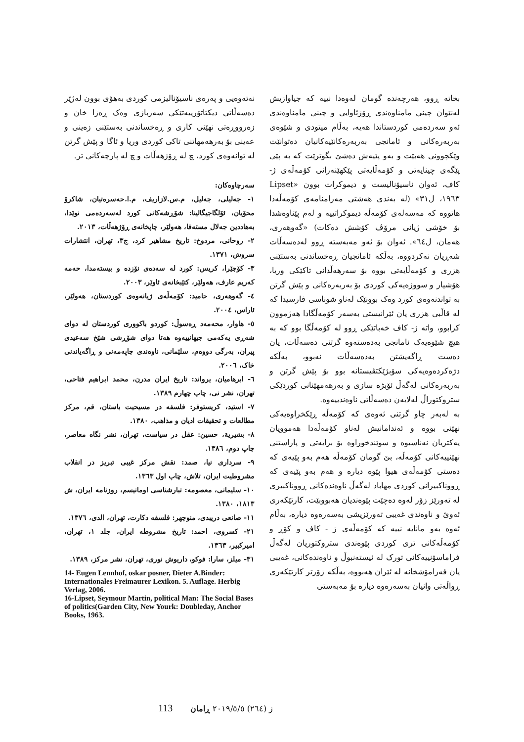بخاتە ڕوو، هەرچەندە گومان لەوەدا نییە کە جیاوازیش لەنێوان چینی مامناوەندی ڕۆژئاوایی و چینی مامناوەندی ئەو سەردەمی کوردستاندا هەیە، بەڵام میتودی و شێوەی بەربەرەکانی و ئامانجی بەربەرەکانێیەکانیان دەتوانێت وێکچوونی هەبێت و بەو پێیەش دەشێ بگوترێت کە بە پێی پێگەی چینایەتی و کۆمەڵایەتی پێکهێنەرانی کۆمەڵەی ژ- کاف، ئەوان ناسیۆنالیست و دیموکرات بوون «Lipset ١٩٦٣، ل٣١» (لە بەندی هەشتی مەرامنامەی کۆمەڵەدا هاتووە کە مەسەلەی کۆمەڵە دیموکراتییە و لەم پێناوەشدا بۆ خۆشی ژیانی مرۆڤ کۆشش دەکات) «گەوهەری، هەمان، ل٦٤». ئەوان بۆ ئەو مەبەستە ڕوو لەدەسەڵات شەڕیان نەکردووە، بەڵکە ئامانجیان ڕەخساندنی بەستێنی هزری و کۆمەڵایەتی بووە بۆ سەرهەڵدانی تاکێکی وریا، هۆشیار و سووژەیەکی کوردی بۆ بەربەرەکانی و پێش گرتن بە تواندنەوەی کورد وەک بوونێک لەناو شوناسی فارسیدا کە لە قاڵبی هزری پان ئێرانیستی بەسەر کۆمەڵگادا هەژموون کرابوو، واتە ژ- کاف خەباتێکی ڕوو لە کۆمەڵگا بوو کە بە هیچ شێوەیەک ئامانجی بەدەستەوە گرتنی دەسەڵات، یان دەست ڕاگەیشتن بەدەسەڵات نەبوو، بەڵکە دژەکردەوەیەکی سۆبژێکتڤیستانە بوو بۆ پێش گرتن و بەربەرەکانی لەگەڵ ئۆبژە سازی و بەرهەمهێنانی کوردێکی ستروکتوراڵ لەلایەن دەسەڵاتی ناوەندییەوە.
بە لەبەر چاو گرتنی ئەوەی کە کۆمەڵە ڕێکخراوەیەکی نهێنی بووە و ئەندامانیش لەناو کۆمەڵەدا هەموویان یەکتریان نەناسیوە و سوێندخوراوە بۆ برایەتی و پاراستنی نهێنییەکانی کۆمەڵە، بێ گومان کۆمەڵە هەم بەو پێیەی کە دەستی کۆمەڵەی هیوا پێوە دیارە و هەم بەو پێیەی کە ڕووناکبیرانی کوردی مهاباد لەگەڵ ناوەندەکانی ڕووناکبیری لە تەورێز زۆر لەوە دەچێت پێوەندیان هەبووبێت، کارتێکەری ئەوێ و ناوەندی غەیبی تەورێزیشی بەسەرەوە دیارە، بەڵام ئەوە بەو مانایە نییە کە کۆمەڵەی ژ - کاف و کۆڕ و کۆمەڵەکانی تری کوردی پێوەندی ستروکتوریان لەگەڵ فراماسۆنییەکانی تورک لە ئیستەنبوڵ و ناوەندەکانی، غەیبی یان فەرامۆشخانە لە ئێران هەبووە، بەڵکە زۆرتر کارتێکەری ڕواڵەتی وانیان بەسەرەوە دیارە بۆ مەبەستی
نەتەوەیی و پەرەی ناسیۆنالیزمی کوردی بەهۆی بوون لەژێر دەسەڵاتی دیکتاتۆرییەتێکی سەربازی وەک ڕەزا خان و زەرووڕەتی نهێنی کاری و ڕەخساندنی بەستێنی زەینی و عەینی بۆ بەرهەمهاتنی تاکی کوردی وریا و ئاگا و پێش گرتن لە توانەوەی کورد، چ لە ڕۆژهەڵات و چ لە پارچەکانی تر.
سەرچاوەکان:
١- جەلیلی، جەلیل، م.س.لازاریف، م.ا.حەسرەتیان، شاکرۆ محۆیان، ئۆلگاجیگالینا: شۆڕشەکانی کورد لەسەردەمی نوێدا، بەهاددین جەلال مستەفا، هەولێر، چاپخانەی ڕۆژهەڵات، ٢٠١٣.
٢- روحانی، مردوخ: تاریخ مشاهیر کرد، ج٣، تهران، انتشارات سروش، ١٣٧١.
٣- کۆچێرا، کریس: کورد لە سەدەی نۆزدە و بیستەمدا، حەمە کەریم عارف، هەولێر، کتێبخانەی ئاوێر، ٢٠٠٣.
٤- گەوهەری، حامید: کۆمەڵەی ژیانەوەی کوردستان، هەولێر، ئاراس، ٢٠٠٤.
٥- هاوار، محەمەد ڕەسوڵ: کوردو باکووری کوردستان لە دوای شەڕی یەکەمی جیهانییەوە هەتا دوای شۆڕشی شێخ سەعیدی پیران، بەرگی دووەم، سلێمانی، ناوەندی چاپەمەنی و ڕاگەیاندنی خاک، ٢٠٠٦.
٦- ابرهامیان، یرواند: تاریخ ایران مدرن، محمد ابراهیم فتاحی، تهران، نشر نی، چاپ چهارم ١٣٨٩.
٧- استید، کریستوفر: فلسفه در مسیحیت باستان، قم، مرکز مطالعات و تحقیقات ادیان و مذاهب، ١٣٨٠.
٨- بشیریة، حسین: عقل در سیاست، تهران، نشر نگاه معاصر، چاپ دوم، ١٣٨٦.
٩- سرداری نیا، صمد: نقش مرکز غیبی تبریز در انقلاب مشروطیت ایران، تلاش، چاپ اول ١٣٦٣.
١٠- سلیمانی، معصومه: تبارشناسی اومانیسم، روزنامه ایران، ش ١٨١٣، ١٣٨٠.
١١- صانعی دریبدی، منوچهر: فلسفه دکارت، تهران، الدی، ١٣٧٦.
٢١- کسروی، احمد: تاریخ مشروطه ایران، جلد ١، تهران، امیرکبیر، ١٣٦٣.
٣١- میلز، سارا: فوکو، داریوش نوری، تهران، نشر مرکز، ١٣٨٩.
14- Eugen Lennhof, oskar posner, Dieter A.Binder: Internationales Freimaurer Lexikon. 5. Auflage. Herbig Verlag, 2006.
16-Lipset, Seymour Martin, political Man: The Social Bases of politics(Garden City, New Yourk: Doubleday, Anchor Books, 1963.
113 ژ (٢٦٤) ٢٠١٩/٥/٥ ڕامان